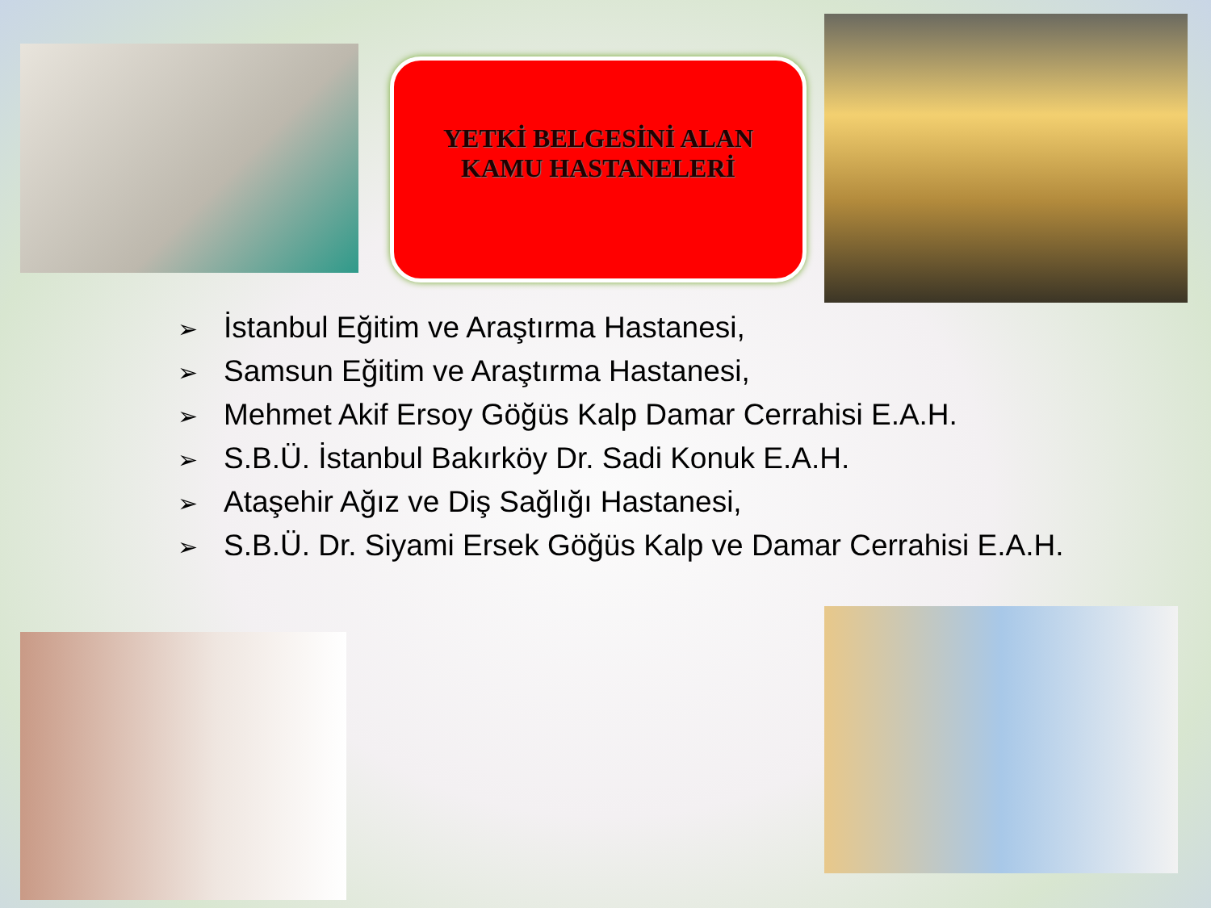YETKİ BELGESİNİ ALAN
KAMU HASTANELERİ
➢ İstanbul Eğitim ve Araştırma Hastanesi,
➢ Samsun Eğitim ve Araştırma Hastanesi,
➢ Mehmet Akif Ersoy Göğüs Kalp Damar Cerrahisi E.A.H.
➢ S.B.Ü. İstanbul Bakırköy Dr. Sadi Konuk E.A.H.
➢ Ataşehir Ağız ve Diş Sağlığı Hastanesi,
➢ S.B.Ü. Dr. Siyami Ersek Göğüs Kalp ve Damar Cerrahisi E.A.H.